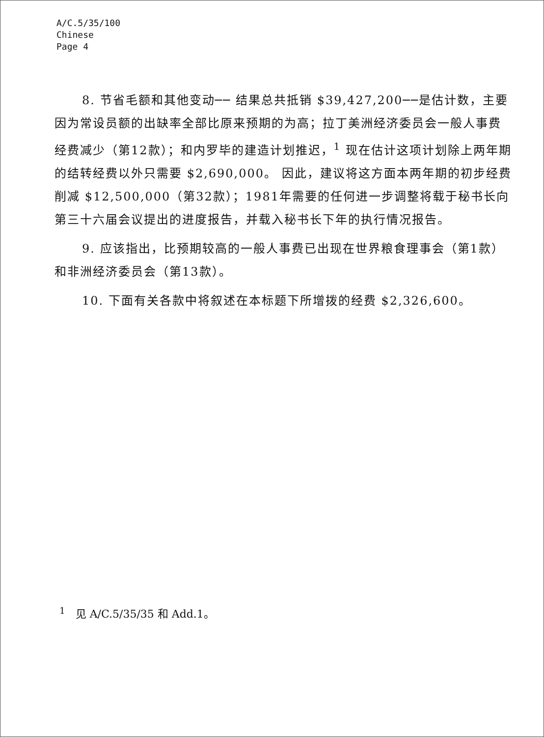A/C.5/35/100
Chinese
Page 4
8. 节省毛额和其他变动── 结果总共抵销 $39,427,200──是估计数，主要因为常设员额的出缺率全部比原来预期的为高；拉丁美洲经济委员会一般人事费经费减少（第12款）；和内罗毕的建造计划推迟，<sup>1</sup> 现在估计这项计划除上两年期的结转经费以外只需要 $2,690,000。 因此，建议将这方面本两年期的初步经费削减 $12,500,000（第32款）；1981年需要的任何进一步调整将载于秘书长向第三十六届会议提出的进度报告，并载入秘书长下年的执行情况报告。
9. 应该指出，比预期较高的一般人事费已出现在世界粮食理事会（第1款）和非洲经济委员会（第13款）。
10. 下面有关各款中将叙述在本标题下所增拨的经费 $2,326,600。
<sup>1</sup> 见 A/C.5/35/35 和 Add.1。